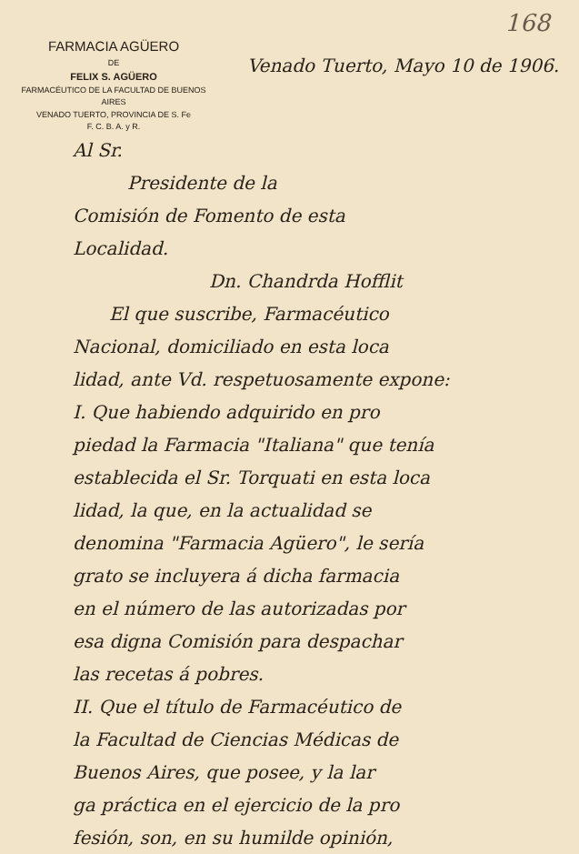168
FARMACIA AGÜERO
DE
FELIX S. AGÜERO
FARMACÉUTICO DE LA FACULTAD DE BUENOS AIRES
VENADO TUERTO, PROVINCIA DE S. Fe
F. C. B. A. y R.
Venado Tuerto, Mayo 10 de 1906.
Al Sr.
Presidente de la
Comisión de Fomento de esta
Localidad.
Dn. Chandrda Hofflit
El que suscribe, Farmacéutico
Nacional, domiciliado en esta loca
lidad, ante Vd. respetuosamente expone:
I. Que habiendo adquirido en pro
piedad la Farmacia "Italiana" que tenía
establecida el Sr. Torquati en esta loca
lidad, la que, en la actualidad se
denomina "Farmacia Agüero", le sería
grato se incluyera á dicha farmacia
en el número de las autorizadas por
esa digna Comisión para despachar
las recetas á pobres.
II. Que el título de Farmacéutico de
la Facultad de Ciencias Médicas de
Buenos Aires, que posee, y la lar
ga práctica en el ejercicio de la pro
fesión, son, en su humilde opinión,